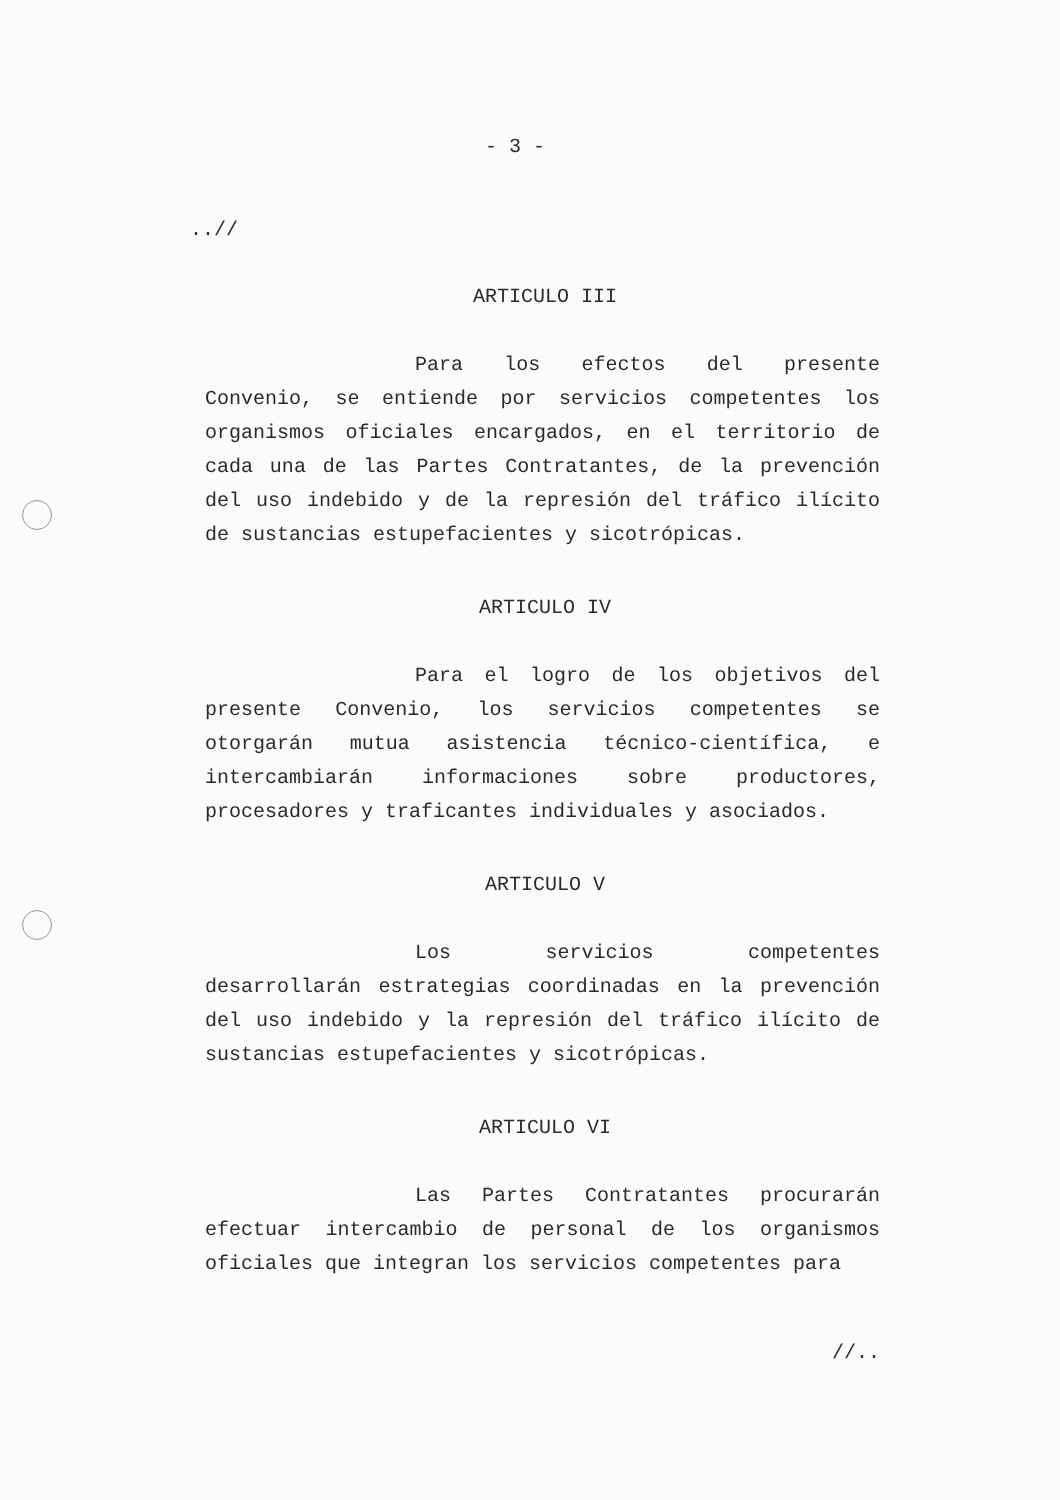- 3 -
..//
ARTICULO III
Para los efectos del presente Convenio, se entiende por servicios competentes los organismos oficiales encargados, en el territorio de cada una de las Partes Contratantes, de la prevención del uso indebido y de la represión del tráfico ilícito de sustancias estupefacientes y sicotrópicas.
ARTICULO IV
Para el logro de los objetivos del presente Convenio, los servicios competentes se otorgarán mutua asistencia técnico-científica, e intercambiarán informaciones sobre productores, procesadores y traficantes individuales y asociados.
ARTICULO V
Los servicios competentes desarrollarán estrategias coordinadas en la prevención del uso indebido y la represión del tráfico ilícito de sustancias estupefacientes y sicotrópicas.
ARTICULO VI
Las Partes Contratantes procurarán efectuar intercambio de personal de los organismos oficiales que integran los servicios competentes para
//..